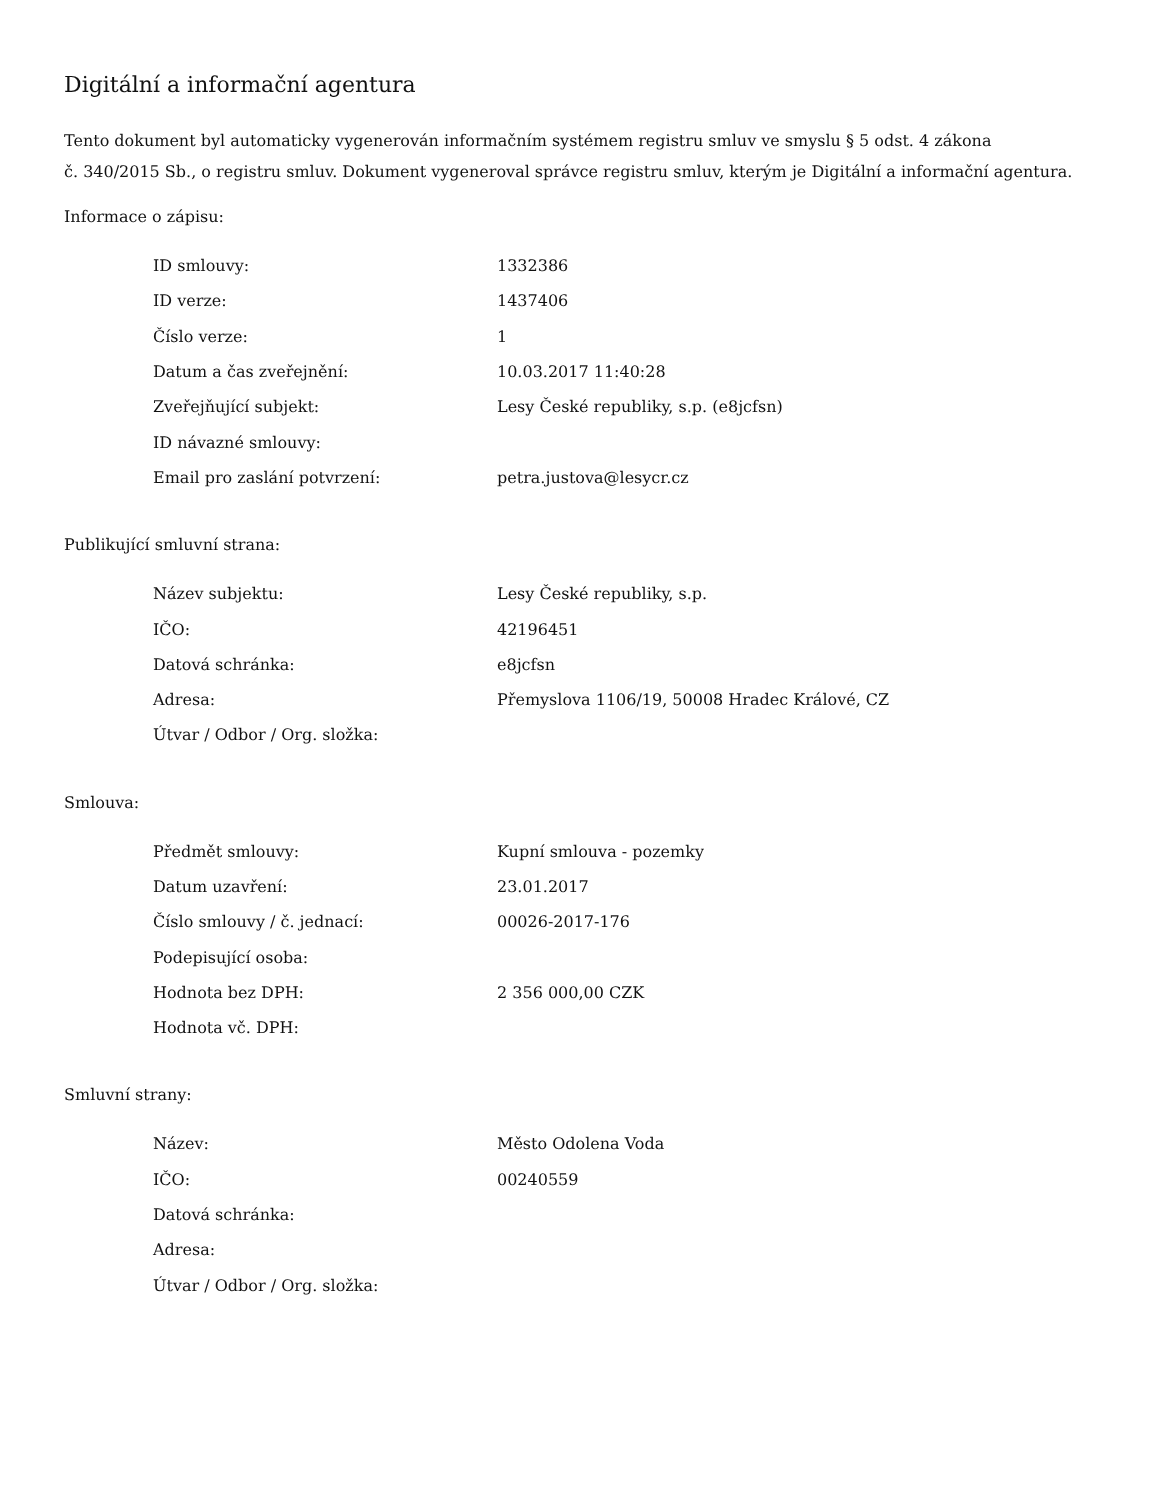Digitální a informační agentura
Tento dokument byl automaticky vygenerován informačním systémem registru smluv ve smyslu § 5 odst. 4 zákona
č. 340/2015 Sb., o registru smluv. Dokument vygeneroval správce registru smluv, kterým je Digitální a informační agentura.
Informace o zápisu:
| ID smlouvy: | 1332386 |
| ID verze: | 1437406 |
| Číslo verze: | 1 |
| Datum a čas zveřejnění: | 10.03.2017 11:40:28 |
| Zveřejňující subjekt: | Lesy České republiky, s.p. (e8jcfsn) |
| ID návazné smlouvy: | |
| Email pro zaslání potvrzení: | petra.justova@lesycr.cz |
Publikující smluvní strana:
| Název subjektu: | Lesy České republiky, s.p. |
| IČO: | 42196451 |
| Datová schránka: | e8jcfsn |
| Adresa: | Přemyslova 1106/19, 50008 Hradec Králové, CZ |
| Útvar / Odbor / Org. složka: | |
Smlouva:
| Předmět smlouvy: | Kupní smlouva - pozemky |
| Datum uzavření: | 23.01.2017 |
| Číslo smlouvy / č. jednací: | 00026-2017-176 |
| Podepisující osoba: | |
| Hodnota bez DPH: | 2 356 000,00 CZK |
| Hodnota vč. DPH: | |
Smluvní strany:
| Název: | Město Odolena Voda |
| IČO: | 00240559 |
| Datová schránka: | |
| Adresa: | |
| Útvar / Odbor / Org. složka: | |